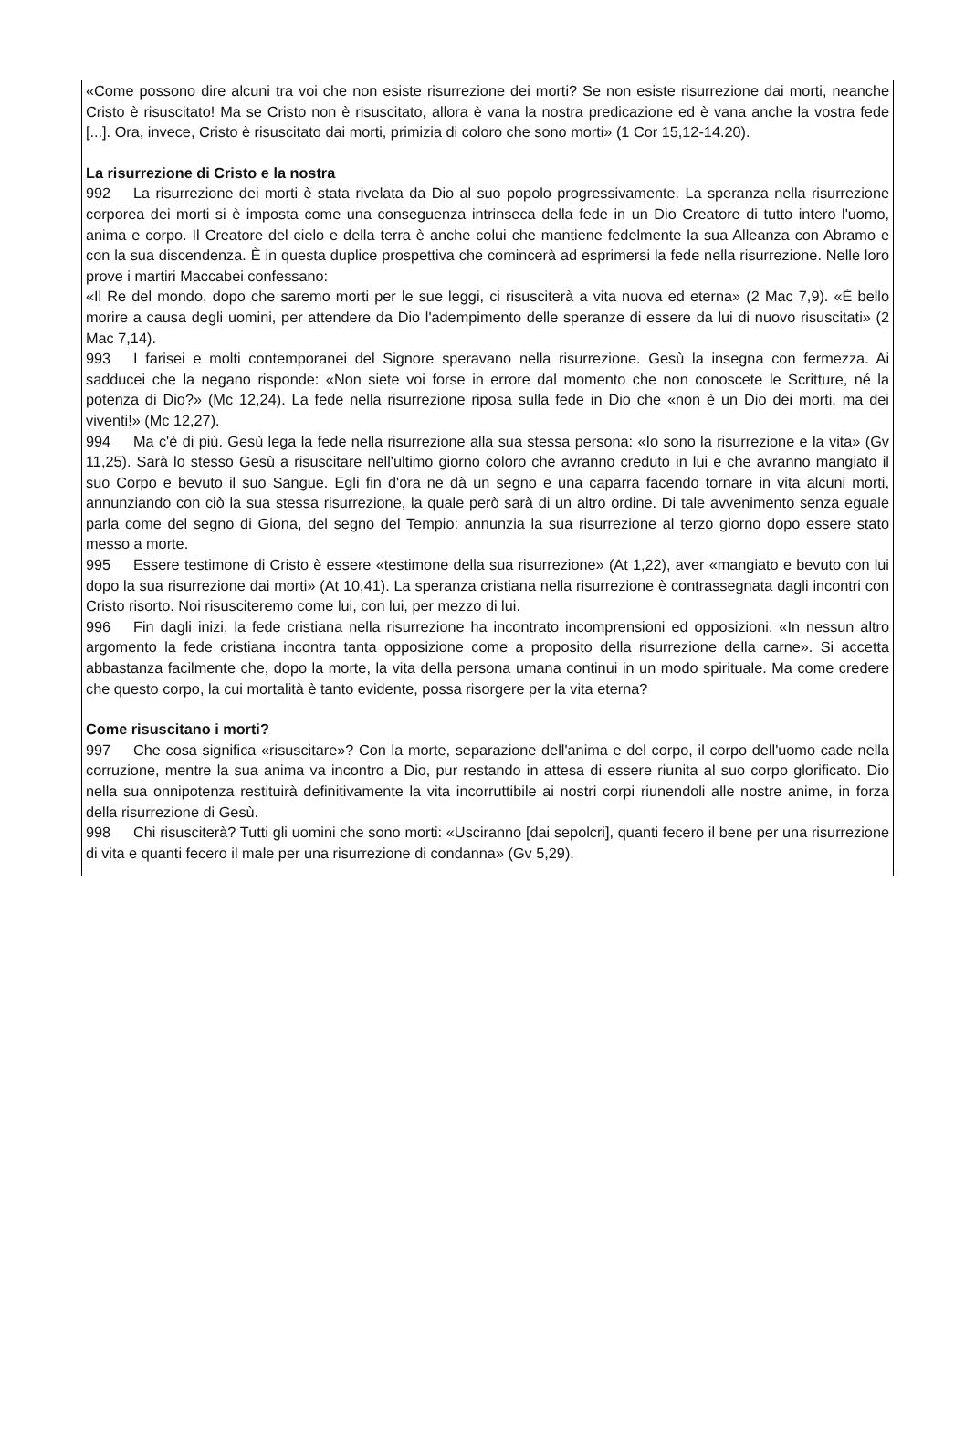«Come possono dire alcuni tra voi che non esiste risurrezione dei morti? Se non esiste risurrezione dai morti, neanche Cristo è risuscitato! Ma se Cristo non è risuscitato, allora è vana la nostra predicazione ed è vana anche la vostra fede [...]. Ora, invece, Cristo è risuscitato dai morti, primizia di coloro che sono morti» (1 Cor 15,12-14.20).
La risurrezione di Cristo e la nostra
992 La risurrezione dei morti è stata rivelata da Dio al suo popolo progressivamente. La speranza nella risurrezione corporea dei morti si è imposta come una conseguenza intrinseca della fede in un Dio Creatore di tutto intero l'uomo, anima e corpo. Il Creatore del cielo e della terra è anche colui che mantiene fedelmente la sua Alleanza con Abramo e con la sua discendenza. È in questa duplice prospettiva che comincerà ad esprimersi la fede nella risurrezione. Nelle loro prove i martiri Maccabei confessano:
«Il Re del mondo, dopo che saremo morti per le sue leggi, ci risusciterà a vita nuova ed eterna» (2 Mac 7,9). «È bello morire a causa degli uomini, per attendere da Dio l'adempimento delle speranze di essere da lui di nuovo risuscitati» (2 Mac 7,14).
993 I farisei e molti contemporanei del Signore speravano nella risurrezione. Gesù la insegna con fermezza. Ai sadducei che la negano risponde: «Non siete voi forse in errore dal momento che non conoscete le Scritture, né la potenza di Dio?» (Mc 12,24). La fede nella risurrezione riposa sulla fede in Dio che «non è un Dio dei morti, ma dei viventi!» (Mc 12,27).
994 Ma c'è di più. Gesù lega la fede nella risurrezione alla sua stessa persona: «Io sono la risurrezione e la vita» (Gv 11,25). Sarà lo stesso Gesù a risuscitare nell'ultimo giorno coloro che avranno creduto in lui e che avranno mangiato il suo Corpo e bevuto il suo Sangue. Egli fin d'ora ne dà un segno e una caparra facendo tornare in vita alcuni morti, annunziando con ciò la sua stessa risurrezione, la quale però sarà di un altro ordine. Di tale avvenimento senza eguale parla come del segno di Giona, del segno del Tempio: annunzia la sua risurrezione al terzo giorno dopo essere stato messo a morte.
995 Essere testimone di Cristo è essere «testimone della sua risurrezione» (At 1,22), aver «mangiato e bevuto con lui dopo la sua risurrezione dai morti» (At 10,41). La speranza cristiana nella risurrezione è contrassegnata dagli incontri con Cristo risorto. Noi risusciteremo come lui, con lui, per mezzo di lui.
996 Fin dagli inizi, la fede cristiana nella risurrezione ha incontrato incomprensioni ed opposizioni. «In nessun altro argomento la fede cristiana incontra tanta opposizione come a proposito della risurrezione della carne». Si accetta abbastanza facilmente che, dopo la morte, la vita della persona umana continui in un modo spirituale. Ma come credere che questo corpo, la cui mortalità è tanto evidente, possa risorgere per la vita eterna?
Come risuscitano i morti?
997 Che cosa significa «risuscitare»? Con la morte, separazione dell'anima e del corpo, il corpo dell'uomo cade nella corruzione, mentre la sua anima va incontro a Dio, pur restando in attesa di essere riunita al suo corpo glorificato. Dio nella sua onnipotenza restituirà definitivamente la vita incorruttibile ai nostri corpi riunendoli alle nostre anime, in forza della risurrezione di Gesù.
998 Chi risusciterà? Tutti gli uomini che sono morti: «Usciranno [dai sepolcri], quanti fecero il bene per una risurrezione di vita e quanti fecero il male per una risurrezione di condanna» (Gv 5,29).